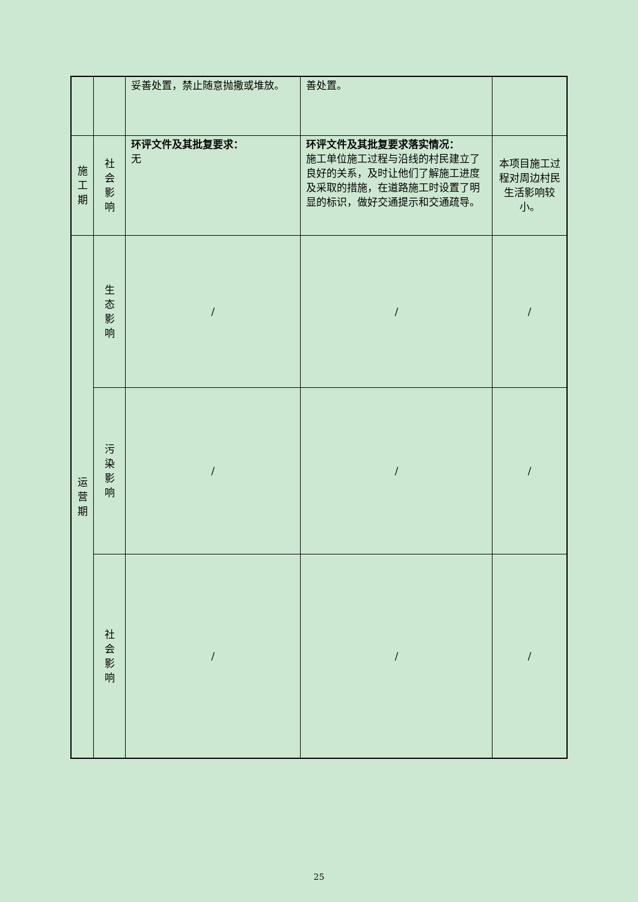| | | 妥善处置，禁止随意抛撒或堆放。 | 善处置。 | |
| 施 工 期 | 社 会 影 响 | 环评文件及其批复要求： 无 | 环评文件及其批复要求落实情况： 施工单位施工过程与沿线的村民建立了良好的关系，及时让他们了解施工进度及采取的措施，在道路施工时设置了明显的标识，做好交通提示和交通疏导。 | 本项目施工过程对周边村民生活影响较小。 |
| 运 营 期 | 生 态 影 响 | / | / | / |
| | 污 染 影 响 | / | / | / |
| | 社 会 影 响 | / | / | / |
25